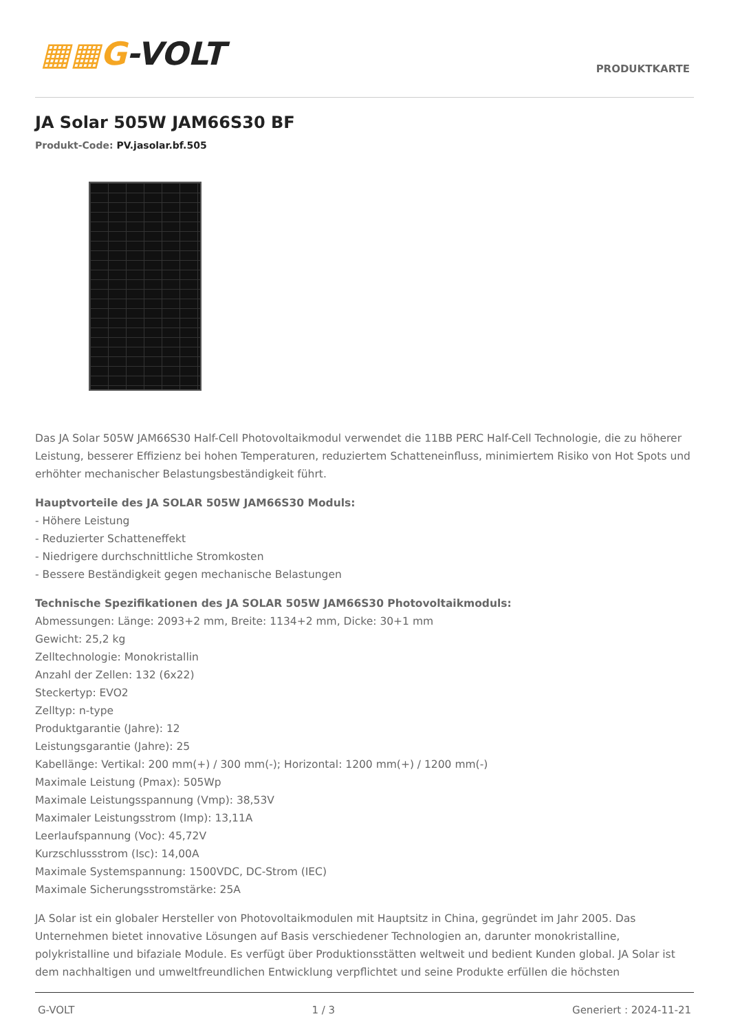▦▦G-VOLT
PRODUKTKARTE
JA Solar 505W JAM66S30 BF
Produkt-Code: PV.jasolar.bf.505
Das JA Solar 505W JAM66S30 Half-Cell Photovoltaikmodul verwendet die 11BB PERC Half-Cell Technologie, die zu höherer Leistung, besserer Effizienz bei hohen Temperaturen, reduziertem Schatteneinfluss, minimiertem Risiko von Hot Spots und erhöhter mechanischer Belastungsbeständigkeit führt.
Hauptvorteile des JA SOLAR 505W JAM66S30 Moduls:
- Höhere Leistung
- Reduzierter Schatteneffekt
- Niedrigere durchschnittliche Stromkosten
- Bessere Beständigkeit gegen mechanische Belastungen
Technische Spezifikationen des JA SOLAR 505W JAM66S30 Photovoltaikmoduls:
Abmessungen: Länge: 2093+2 mm, Breite: 1134+2 mm, Dicke: 30+1 mm
Gewicht: 25,2 kg
Zelltechnologie: Monokristallin
Anzahl der Zellen: 132 (6x22)
Steckertyp: EVO2
Zelltyp: n-type
Produktgarantie (Jahre): 12
Leistungsgarantie (Jahre): 25
Kabellänge: Vertikal: 200 mm(+) / 300 mm(-); Horizontal: 1200 mm(+) / 1200 mm(-)
Maximale Leistung (Pmax): 505Wp
Maximale Leistungsspannung (Vmp): 38,53V
Maximaler Leistungsstrom (Imp): 13,11A
Leerlaufspannung (Voc): 45,72V
Kurzschlussstrom (Isc): 14,00A
Maximale Systemspannung: 1500VDC, DC-Strom (IEC)
Maximale Sicherungsstromstärke: 25A
JA Solar ist ein globaler Hersteller von Photovoltaikmodulen mit Hauptsitz in China, gegründet im Jahr 2005. Das Unternehmen bietet innovative Lösungen auf Basis verschiedener Technologien an, darunter monokristalline, polykristalline und bifaziale Module. Es verfügt über Produktionsstätten weltweit und bedient Kunden global. JA Solar ist dem nachhaltigen und umweltfreundlichen Entwicklung verpflichtet und seine Produkte erfüllen die höchsten
G-VOLT 1 / 3 Generiert : 2024-11-21